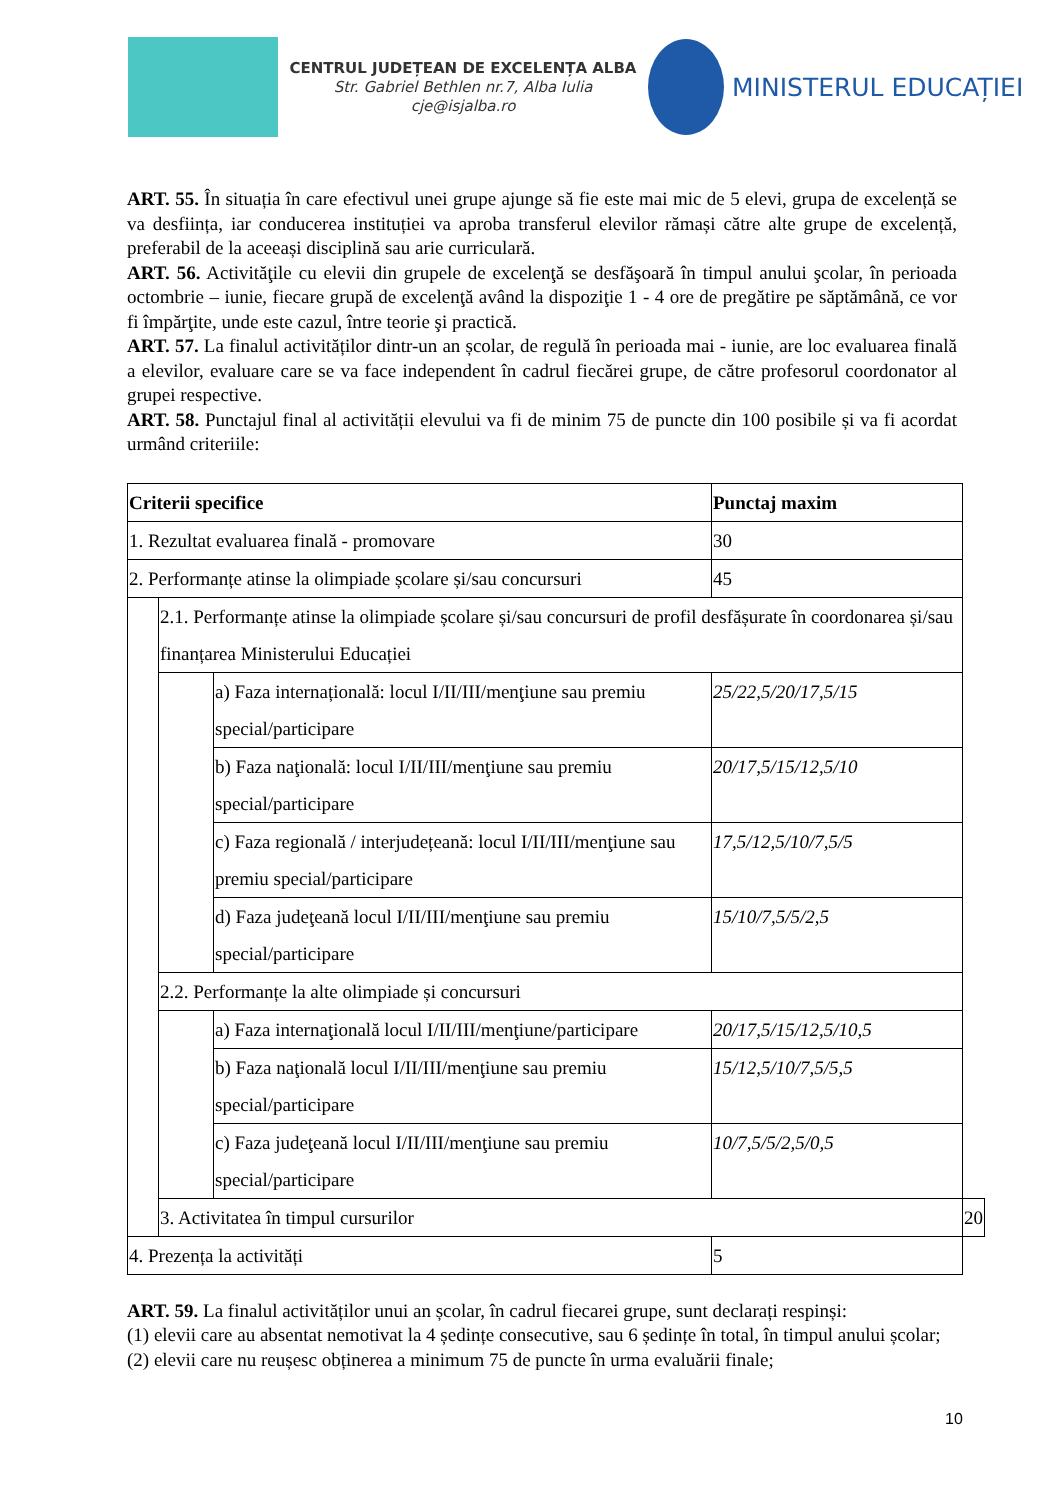CENTRUL JUDEȚEAN DE EXCELENȚA ALBA
Str. Gabriel Bethlen nr.7, Alba Iulia
cje@isjalba.ro
MINISTERUL EDUCAȚIEI
ART. 55. În situația în care efectivul unei grupe ajunge să fie este mai mic de 5 elevi, grupa de excelență se va desființa, iar conducerea instituției va aproba transferul elevilor rămași către alte grupe de excelență, preferabil de la aceeași disciplină sau arie curriculară.
ART. 56. Activităţile cu elevii din grupele de excelenţă se desfăşoară în timpul anului şcolar, în perioada octombrie – iunie, fiecare grupă de excelenţă având la dispoziţie 1 - 4 ore de pregătire pe săptămână, ce vor fi împărţite, unde este cazul, între teorie şi practică.
ART. 57. La finalul activităților dintr-un an școlar, de regulă în perioada mai - iunie, are loc evaluarea finală a elevilor, evaluare care se va face independent în cadrul fiecărei grupe, de către profesorul coordonator al grupei respective.
ART. 58. Punctajul final al activității elevului va fi de minim 75 de puncte din 100 posibile și va fi acordat urmând criteriile:
| Criterii specifice | | | Punctaj maxim | |
| --- | --- | --- | --- | --- |
| 1. Rezultat evaluarea finală - promovare | | | 30 | |
| 2. Performanțe atinse la olimpiade școlare și/sau concursuri | | | 45 | |
| | 2.1. Performanțe atinse la olimpiade școlare și/sau concursuri de profil desfășurate în coordonarea și/sau finanțarea Ministerului Educației | | | |
| | | a) Faza internațională: locul I/II/III/menţiune sau premiu special/participare | 25/22,5/20/17,5/15 | |
| | | b) Faza naţională: locul I/II/III/menţiune sau premiu special/participare | 20/17,5/15/12,5/10 | |
| | | c) Faza regională / interjudețeană: locul I/II/III/menţiune sau premiu special/participare | 17,5/12,5/10/7,5/5 | |
| | | d) Faza judeţeană locul I/II/III/menţiune sau premiu special/participare | 15/10/7,5/5/2,5 | |
| | 2.2. Performanțe la alte olimpiade și concursuri | | | |
| | | a) Faza internaţională locul I/II/III/menţiune/participare | 20/17,5/15/12,5/10,5 | |
| | | b) Faza naţională locul I/II/III/menţiune sau premiu special/participare | 15/12,5/10/7,5/5,5 | |
| | | c) Faza judeţeană locul I/II/III/menţiune sau premiu special/participare | 10/7,5/5/2,5/0,5 | |
| | 3. Activitatea în timpul cursurilor | | | 20 |
| 4. Prezența la activități | | | 5 | |
ART. 59. La finalul activităților unui an școlar, în cadrul fiecarei grupe, sunt declarați respinși:
(1) elevii care au absentat nemotivat la 4 ședințe consecutive, sau 6 ședințe în total, în timpul anului școlar;
(2) elevii care nu reușesc obținerea a minimum 75 de puncte în urma evaluării finale;
10